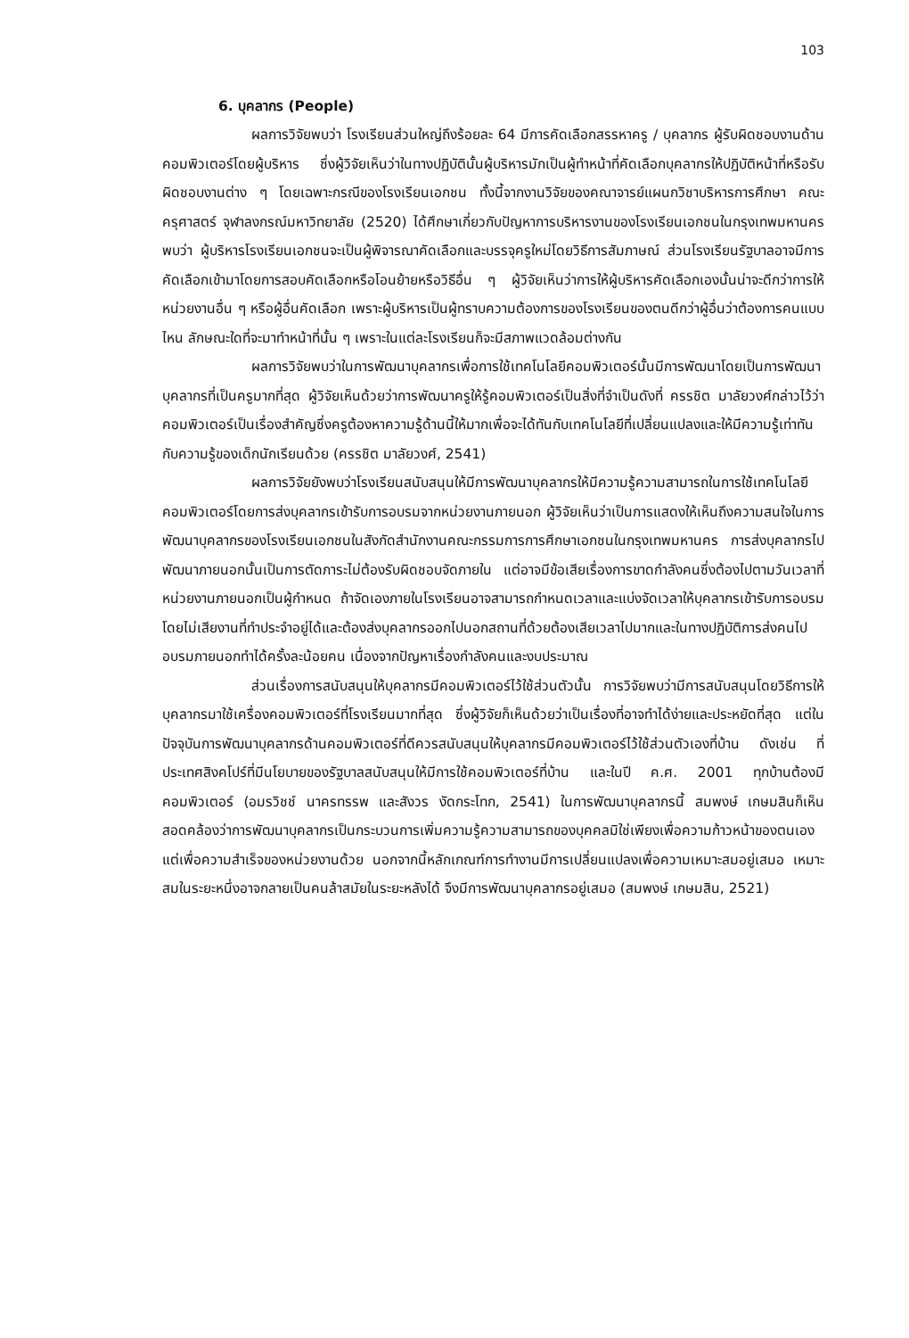103
6. บุคลากร (People)
ผลการวิจัยพบว่า โรงเรียนส่วนใหญ่ถึงร้อยละ 64 มีการคัดเลือกสรรหาครู / บุคลากร ผู้รับผิดชอบงานด้านคอมพิวเตอร์โดยผู้บริหาร ซึ่งผู้วิจัยเห็นว่าในทางปฏิบัตินั้นผู้บริหารมักเป็นผู้ทำหน้าที่คัดเลือกบุคลากรให้ปฏิบัติหน้าที่หรือรับผิดชอบงานต่าง ๆ โดยเฉพาะกรณีของโรงเรียนเอกชน ทั้งนี้จากงานวิจัยของคณาจารย์แผนกวิชาบริหารการศึกษา คณะครุศาสตร์ จุฬาลงกรณ์มหาวิทยาลัย (2520) ได้ศึกษาเกี่ยวกับปัญหาการบริหารงานของโรงเรียนเอกชนในกรุงเทพมหานคร พบว่า ผู้บริหารโรงเรียนเอกชนจะเป็นผู้พิจารณาคัดเลือกและบรรจุครูใหม่โดยวิธีการสัมภาษณ์ ส่วนโรงเรียนรัฐบาลอาจมีการคัดเลือกเข้ามาโดยการสอบคัดเลือกหรือโอนย้ายหรือวิธีอื่น ๆ ผู้วิจัยเห็นว่าการให้ผู้บริหารคัดเลือกเองนั้นน่าจะดีกว่าการให้หน่วยงานอื่น ๆ หรือผู้อื่นคัดเลือก เพราะผู้บริหารเป็นผู้ทราบความต้องการของโรงเรียนของตนดีกว่าผู้อื่นว่าต้องการคนแบบไหน ลักษณะใดที่จะมาทำหน้าที่นั้น ๆ เพราะในแต่ละโรงเรียนก็จะมีสภาพแวดล้อมต่างกัน
ผลการวิจัยพบว่าในการพัฒนาบุคลากรเพื่อการใช้เทคโนโลยีคอมพิวเตอร์นั้นมีการพัฒนาโดยเป็นการพัฒนาบุคลากรที่เป็นครูมากที่สุด ผู้วิจัยเห็นด้วยว่าการพัฒนาครูให้รู้คอมพิวเตอร์เป็นสิ่งที่จำเป็นดังที่ ครรชิต มาลัยวงศ์กล่าวไว้ว่าคอมพิวเตอร์เป็นเรื่องสำคัญซึ่งครูต้องหาความรู้ด้านนี้ให้มากเพื่อจะได้ทันกับเทคโนโลยีที่เปลี่ยนแปลงและให้มีความรู้เท่าทันกับความรู้ของเด็กนักเรียนด้วย (ครรชิต มาลัยวงศ์, 2541)
ผลการวิจัยยังพบว่าโรงเรียนสนับสนุนให้มีการพัฒนาบุคลากรให้มีความรู้ความสามารถในการใช้เทคโนโลยีคอมพิวเตอร์โดยการส่งบุคลากรเข้ารับการอบรมจากหน่วยงานภายนอก ผู้วิจัยเห็นว่าเป็นการแสดงให้เห็นถึงความสนใจในการพัฒนาบุคลากรของโรงเรียนเอกชนในสังกัดสำนักงานคณะกรรมการการศึกษาเอกชนในกรุงเทพมหานคร การส่งบุคลากรไปพัฒนาภายนอกนั้นเป็นการตัดภาระไม่ต้องรับผิดชอบจัดภายใน แต่อาจมีข้อเสียเรื่องการขาดกำลังคนซึ่งต้องไปตามวันเวลาที่หน่วยงานภายนอกเป็นผู้กำหนด ถ้าจัดเองภายในโรงเรียนอาจสามารถกำหนดเวลาและแบ่งจัดเวลาให้บุคลากรเข้ารับการอบรมโดยไม่เสียงานที่ทำประจำอยู่ได้และต้องส่งบุคลากรออกไปนอกสถานที่ด้วยต้องเสียเวลาไปมากและในทางปฏิบัติการส่งคนไปอบรมภายนอกทำได้ครั้งละน้อยคน เนื่องจากปัญหาเรื่องกำลังคนและงบประมาณ
ส่วนเรื่องการสนับสนุนให้บุคลากรมีคอมพิวเตอร์ไว้ใช้ส่วนตัวนั้น การวิจัยพบว่ามีการสนับสนุนโดยวิธีการให้บุคลากรมาใช้เครื่องคอมพิวเตอร์ที่โรงเรียนมากที่สุด ซึ่งผู้วิจัยก็เห็นด้วยว่าเป็นเรื่องที่อาจทำได้ง่ายและประหยัดที่สุด แต่ในปัจจุบันการพัฒนาบุคลากรด้านคอมพิวเตอร์ที่ดีควรสนับสนุนให้บุคลากรมีคอมพิวเตอร์ไว้ใช้ส่วนตัวเองที่บ้าน ดังเช่น ที่ประเทศสิงคโปร์ที่มีนโยบายของรัฐบาลสนับสนุนให้มีการใช้คอมพิวเตอร์ที่บ้าน และในปี ค.ศ. 2001 ทุกบ้านต้องมีคอมพิวเตอร์ (อมรวิชช์ นาครทรรพ และสังวร งัดกระโทก, 2541) ในการพัฒนาบุคลากรนี้ สมพงษ์ เกษมสินก็เห็นสอดคล้องว่าการพัฒนาบุคลากรเป็นกระบวนการเพิ่มความรู้ความสามารถของบุคคลมิใช่เพียงเพื่อความก้าวหน้าของตนเองแต่เพื่อความสำเร็จของหน่วยงานด้วย นอกจากนี้หลักเกณฑ์การทำงานมีการเปลี่ยนแปลงเพื่อความเหมาะสมอยู่เสมอ เหมาะสมในระยะหนึ่งอาจกลายเป็นคนล้าสมัยในระยะหลังได้ จึงมีการพัฒนาบุคลากรอยู่เสมอ (สมพงษ์ เกษมสิน, 2521)